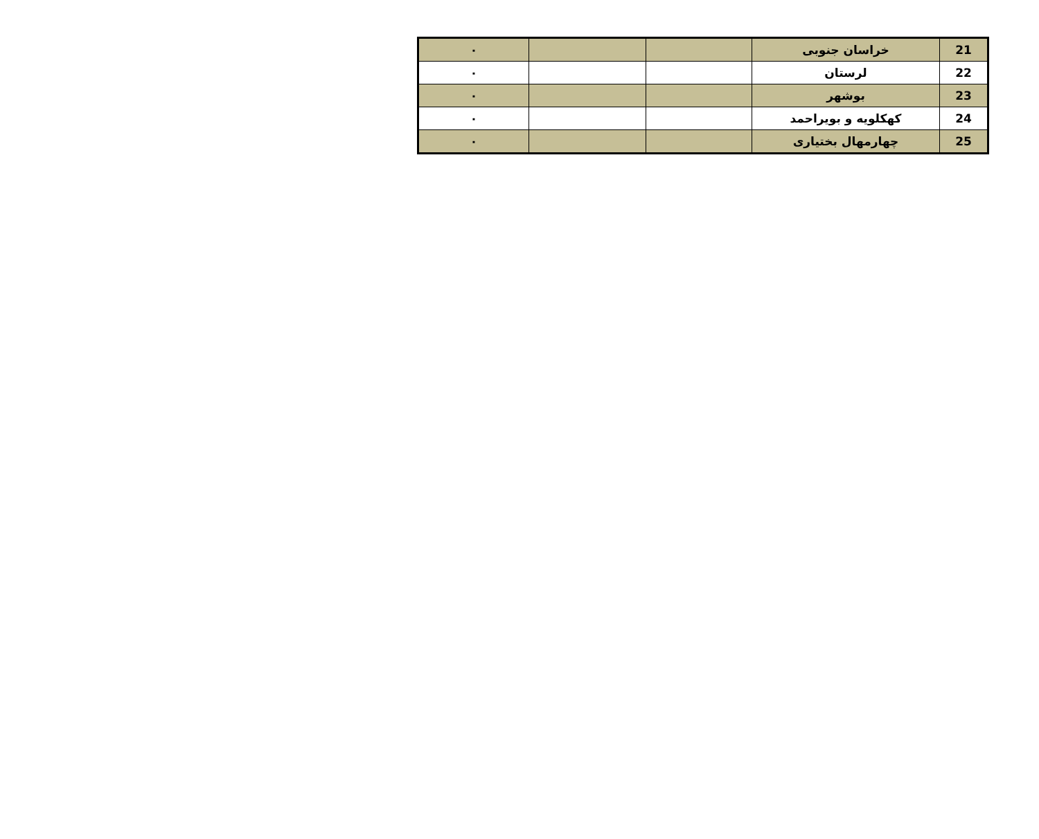| 21 | خراسان جنوبی | | | ٠ |
| 22 | لرستان | | | ٠ |
| 23 | بوشهر | | | ٠ |
| 24 | کهکلویه و بویراحمد | | | ٠ |
| 25 | چهارمهال بختیاری | | | ٠ |